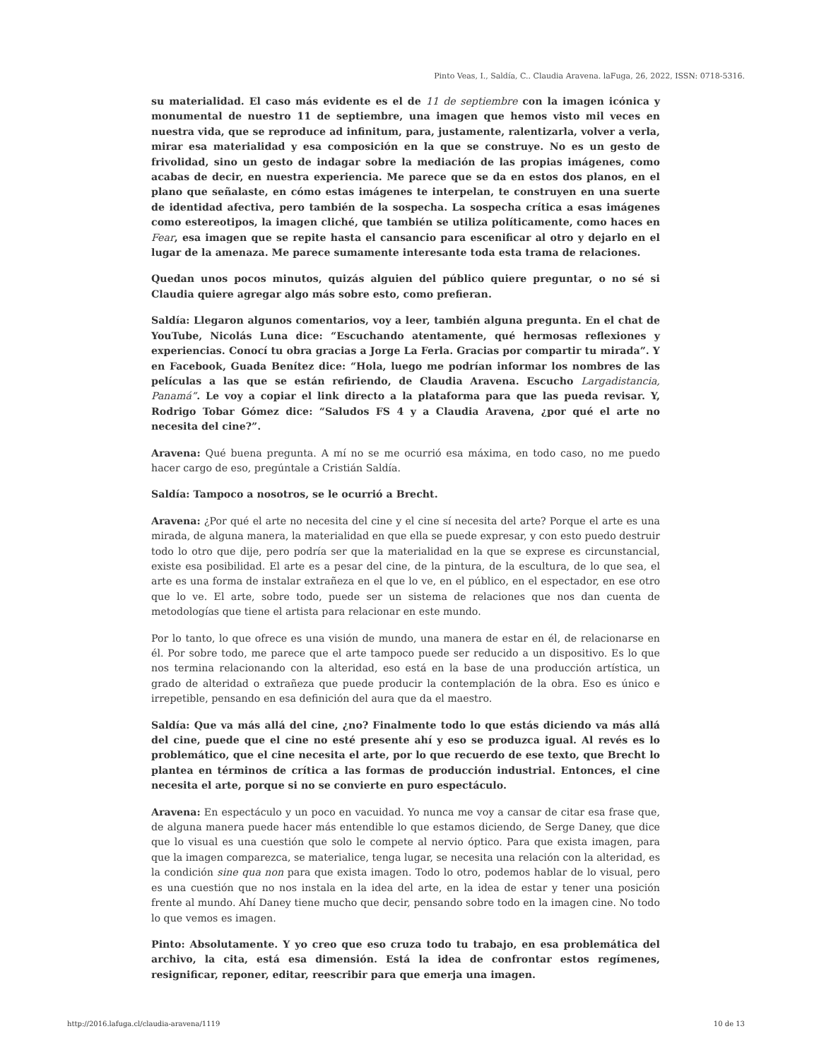Pinto Veas, I., Saldía, C.. Claudia Aravena. laFuga, 26, 2022, ISSN: 0718-5316.
su materialidad. El caso más evidente es el de 11 de septiembre con la imagen icónica y monumental de nuestro 11 de septiembre, una imagen que hemos visto mil veces en nuestra vida, que se reproduce ad infinitum, para, justamente, ralentizarla, volver a verla, mirar esa materialidad y esa composición en la que se construye. No es un gesto de frivolidad, sino un gesto de indagar sobre la mediación de las propias imágenes, como acabas de decir, en nuestra experiencia. Me parece que se da en estos dos planos, en el plano que señalaste, en cómo estas imágenes te interpelan, te construyen en una suerte de identidad afectiva, pero también de la sospecha. La sospecha crítica a esas imágenes como estereotipos, la imagen cliché, que también se utiliza políticamente, como haces en Fear, esa imagen que se repite hasta el cansancio para escenificar al otro y dejarlo en el lugar de la amenaza. Me parece sumamente interesante toda esta trama de relaciones.
Quedan unos pocos minutos, quizás alguien del público quiere preguntar, o no sé si Claudia quiere agregar algo más sobre esto, como prefieran.
Saldía: Llegaron algunos comentarios, voy a leer, también alguna pregunta. En el chat de YouTube, Nicolás Luna dice: “Escuchando atentamente, qué hermosas reflexiones y experiencias. Conocí tu obra gracias a Jorge La Ferla. Gracias por compartir tu mirada”. Y en Facebook, Guada Benítez dice: “Hola, luego me podrían informar los nombres de las películas a las que se están refiriendo, de Claudia Aravena. Escucho Largadistancia, Panamá”. Le voy a copiar el link directo a la plataforma para que las pueda revisar. Y, Rodrigo Tobar Gómez dice: “Saludos FS 4 y a Claudia Aravena, ¿por qué el arte no necesita del cine?”.
Aravena: Qué buena pregunta. A mí no se me ocurrió esa máxima, en todo caso, no me puedo hacer cargo de eso, pregúntale a Cristián Saldía.
Saldía: Tampoco a nosotros, se le ocurrió a Brecht.
Aravena: ¿Por qué el arte no necesita del cine y el cine sí necesita del arte? Porque el arte es una mirada, de alguna manera, la materialidad en que ella se puede expresar, y con esto puedo destruir todo lo otro que dije, pero podría ser que la materialidad en la que se exprese es circunstancial, existe esa posibilidad. El arte es a pesar del cine, de la pintura, de la escultura, de lo que sea, el arte es una forma de instalar extrañeza en el que lo ve, en el público, en el espectador, en ese otro que lo ve. El arte, sobre todo, puede ser un sistema de relaciones que nos dan cuenta de metodologías que tiene el artista para relacionar en este mundo.
Por lo tanto, lo que ofrece es una visión de mundo, una manera de estar en él, de relacionarse en él. Por sobre todo, me parece que el arte tampoco puede ser reducido a un dispositivo. Es lo que nos termina relacionando con la alteridad, eso está en la base de una producción artística, un grado de alteridad o extrañeza que puede producir la contemplación de la obra. Eso es único e irrepetible, pensando en esa definición del aura que da el maestro.
Saldía: Que va más allá del cine, ¿no? Finalmente todo lo que estás diciendo va más allá del cine, puede que el cine no esté presente ahí y eso se produzca igual. Al revés es lo problemático, que el cine necesita el arte, por lo que recuerdo de ese texto, que Brecht lo plantea en términos de crítica a las formas de producción industrial. Entonces, el cine necesita el arte, porque si no se convierte en puro espectáculo.
Aravena: En espectáculo y un poco en vacuidad. Yo nunca me voy a cansar de citar esa frase que, de alguna manera puede hacer más entendible lo que estamos diciendo, de Serge Daney, que dice que lo visual es una cuestión que solo le compete al nervio óptico. Para que exista imagen, para que la imagen comparezca, se materialice, tenga lugar, se necesita una relación con la alteridad, es la condición sine qua non para que exista imagen. Todo lo otro, podemos hablar de lo visual, pero es una cuestión que no nos instala en la idea del arte, en la idea de estar y tener una posición frente al mundo. Ahí Daney tiene mucho que decir, pensando sobre todo en la imagen cine. No todo lo que vemos es imagen.
Pinto: Absolutamente. Y yo creo que eso cruza todo tu trabajo, en esa problemática del archivo, la cita, está esa dimensión. Está la idea de confrontar estos regímenes, resignificar, reponer, editar, reescribir para que emerja una imagen.
http://2016.lafuga.cl/claudia-aravena/1119 10 de 13